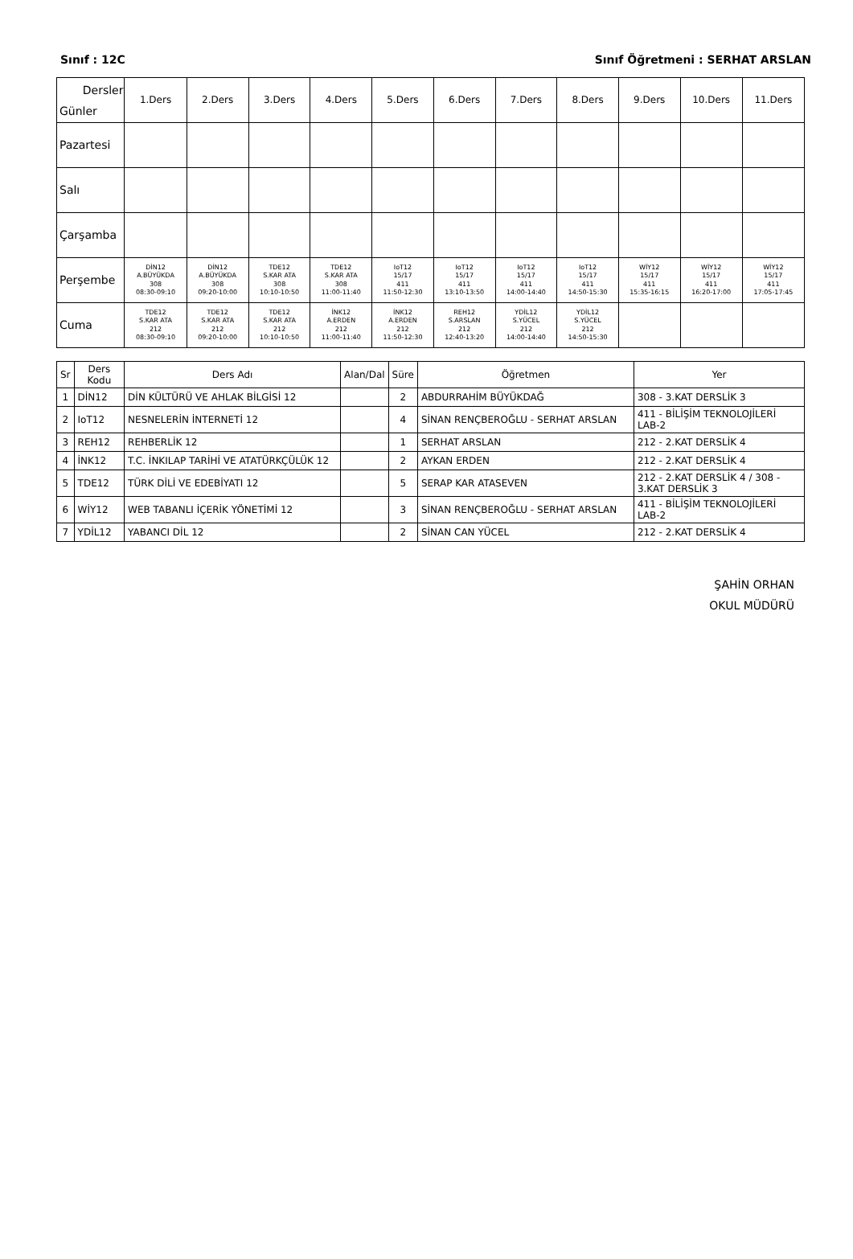Sınıf : 12C Sınıf Öğretmeni : SERHAT ARSLAN
| Dersler Günler | 1.Ders | 2.Ders | 3.Ders | 4.Ders | 5.Ders | 6.Ders | 7.Ders | 8.Ders | 9.Ders | 10.Ders | 11.Ders |
| Pazartesi | | | | | | | | | | | |
| Salı | | | | | | | | | | | |
| Çarşamba | | | | | | | | | | | |
| Perşembe | DİN12 A.BÜYÜKDA 308 08:30-09:10 | DİN12 A.BÜYÜKDA 308 09:20-10:00 | TDE12 S.KAR ATA 308 10:10-10:50 | TDE12 S.KAR ATA 308 11:00-11:40 | IoT12 15/17 411 11:50-12:30 | IoT12 15/17 411 13:10-13:50 | IoT12 15/17 411 14:00-14:40 | IoT12 15/17 411 14:50-15:30 | WİY12 15/17 411 15:35-16:15 | WİY12 15/17 411 16:20-17:00 | WİY12 15/17 411 17:05-17:45 |
| Cuma | TDE12 S.KAR ATA 212 08:30-09:10 | TDE12 S.KAR ATA 212 09:20-10:00 | TDE12 S.KAR ATA 212 10:10-10:50 | İNK12 A.ERDEN 212 11:00-11:40 | İNK12 A.ERDEN 212 11:50-12:30 | REH12 S.ARSLAN 212 12:40-13:20 | YDİL12 S.YÜCEL 212 14:00-14:40 | YDİL12 S.YÜCEL 212 14:50-15:30 | | | |
| Sr | Ders Kodu | Ders Adı | Alan/Dal | Süre | Öğretmen | Yer |
| --- | --- | --- | --- | --- | --- | --- |
| 1 | DİN12 | DİN KÜLTÜRÜ VE AHLAK BİLGİSİ 12 | | 2 | ABDURRAHİM BÜYÜKDAĞ | 308 - 3.KAT DERSLİK 3 |
| 2 | IoT12 | NESNELERİN İNTERNETİ 12 | | 4 | SİNAN RENÇBEROĞLU - SERHAT ARSLAN | 411 - BİLİŞİM TEKNOLOJİLERİ LAB-2 |
| 3 | REH12 | REHBERLİK 12 | | 1 | SERHAT ARSLAN | 212 - 2.KAT DERSLİK 4 |
| 4 | İNK12 | T.C. İNKILAP TARİHİ VE ATATÜRKÇÜLÜK 12 | | 2 | AYKAN ERDEN | 212 - 2.KAT DERSLİK 4 |
| 5 | TDE12 | TÜRK DİLİ VE EDEBİYATI 12 | | 5 | SERAP KAR ATASEVEN | 212 - 2.KAT DERSLİK 4 / 308 - 3.KAT DERSLİK 3 |
| 6 | WİY12 | WEB TABANLI İÇERİK YÖNETİMİ 12 | | 3 | SİNAN RENÇBEROĞLU - SERHAT ARSLAN | 411 - BİLİŞİM TEKNOLOJİLERİ LAB-2 |
| 7 | YDİL12 | YABANCI DİL 12 | | 2 | SİNAN CAN YÜCEL | 212 - 2.KAT DERSLİK 4 |
ŞAHİN ORHAN
OKUL MÜDÜRÜ